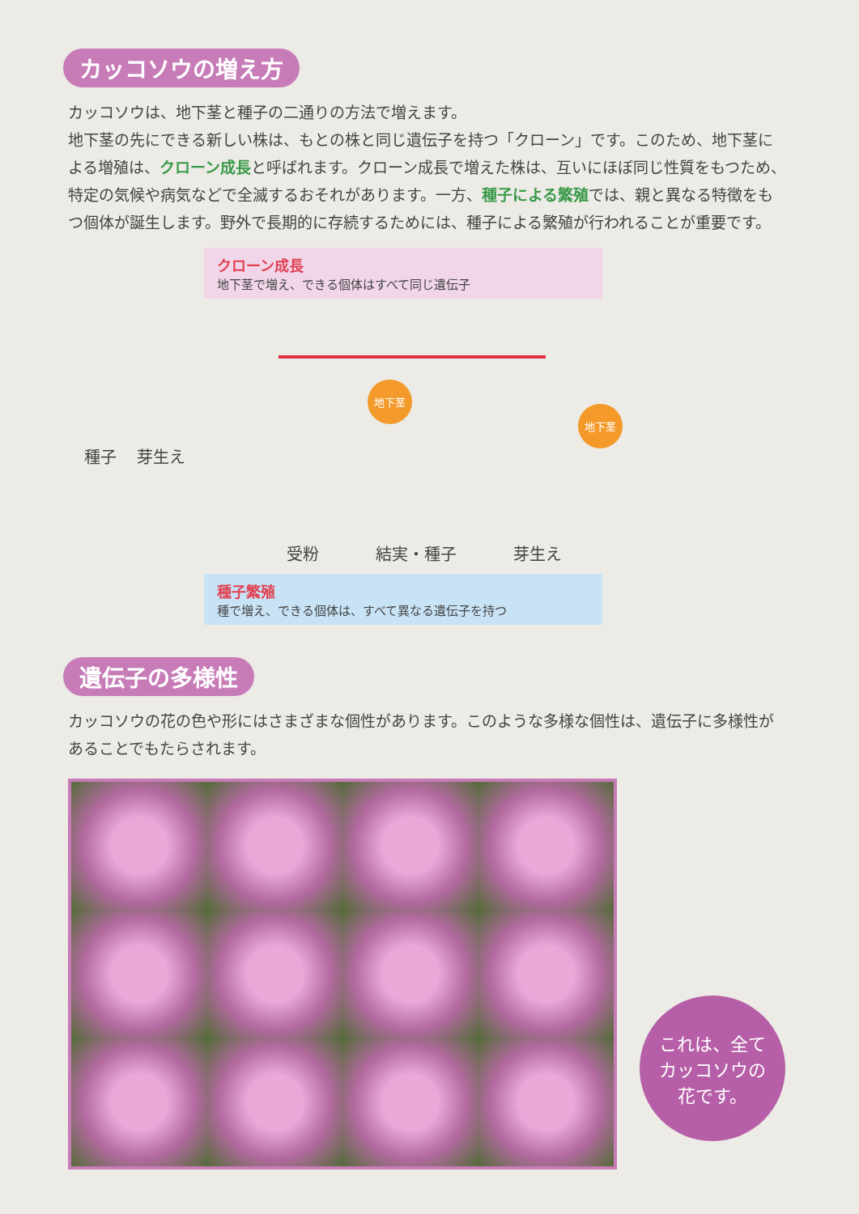カッコソウの増え方
カッコソウは、地下茎と種子の二通りの方法で増えます。
地下茎の先にできる新しい株は、もとの株と同じ遺伝子を持つ「クローン」です。このため、地下茎による増殖は、クローン成長と呼ばれます。クローン成長で増えた株は、互いにほぼ同じ性質をもつため、特定の気候や病気などで全滅するおそれがあります。一方、種子による繁殖では、親と異なる特徴をもつ個体が誕生します。野外で長期的に存続するためには、種子による繁殖が行われることが重要です。
クローン成長
地下茎で増え、できる個体はすべて同じ遺伝子
種子 芽生え
地下茎
地下茎
受粉 結実・種子 芽生え
種子繁殖
種で増え、できる個体は、すべて異なる遺伝子を持つ
遺伝子の多様性
カッコソウの花の色や形にはさまざまな個性があります。このような多様な個性は、遺伝子に多様性があることでもたらされます。
これは、全て
カッコソウの
花です。